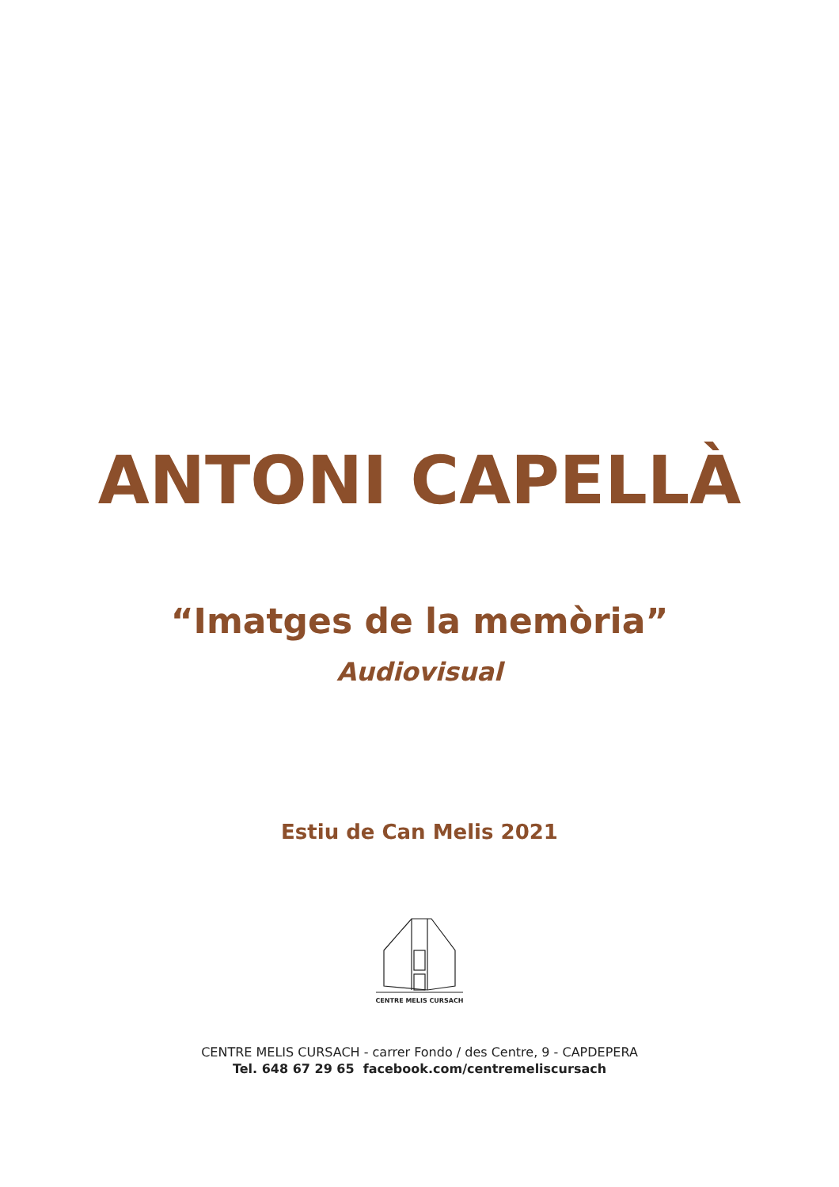ANTONI CAPELLÀ
“Imatges de la memòria”
Audiovisual
Estiu de Can Melis 2021
CENTRE MELIS CURSACH
CENTRE MELIS CURSACH - carrer Fondo / des Centre, 9 - CAPDEPERA
Tel. 648 67 29 65 facebook.com/centremeliscursach